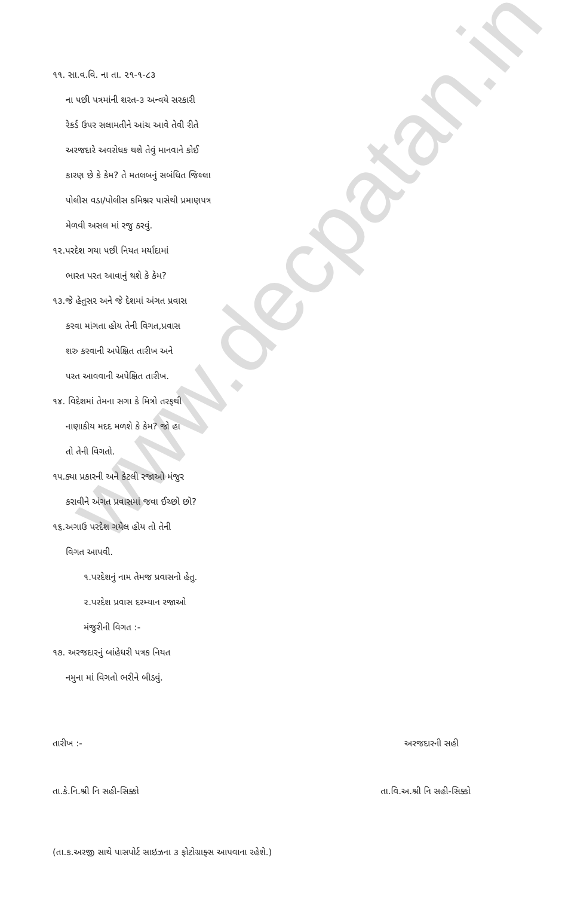www.decpatan.in
૧૧. સા.વ.વિ. ના તા. ૨૧-૧-૮૩
ના પછી પત્રમાંની શરત-૩ અન્વયે સરકારી
રેકર્ડ ઉપર સલામતીને આંચ આવે તેવી રીતે
અરજદારે અવરોધક થશે તેવું માનવાને કોઈ
કારણ છે કે કેમ? તે મતલબનું સબંધિત જિલ્લા
પોલીસ વડા/પોલીસ કમિશ્નર પાસેથી પ્રમાણપત્ર
મેળવી અસલ માં રજુ કરવું.
૧૨.પરદેશ ગયા પછી નિયત મર્યાદામાં
ભારત પરત આવાનું થશે કે કેમ?
૧૩.જે હેતુસર અને જે દેશમાં અંગત પ્રવાસ
કરવા માંગતા હોય તેની વિગત,પ્રવાસ
શરુ કરવાની અપેક્ષિત તારીખ અને
પરત આવવાની અપેક્ષિત તારીખ.
૧૪. વિદેશમાં તેમના સગા કે મિત્રો તરફથી
નાણાકીય મદદ મળશે કે કેમ? જો હા
તો તેની વિગતો.
૧૫.ક્યા પ્રકારની અને કેટલી રજાઓ મંજુર
કરાવીને અંગત પ્રવાસમાં જવા ઈચ્છો છો?
૧૬.અગાઉ પરદેશ ગયેલ હોય તો તેની
વિગત આપવી.
૧.પરદેશનું નામ તેમજ પ્રવાસનો હેતુ.
૨.પરદેશ પ્રવાસ દરમ્યાન રજાઓ
મંજુરીની વિગત :-
૧૭. અરજદારનું બાંહેધરી પત્રક નિયત
નમુના માં વિગતો ભરીને બીડવું.
તારીખ :- અરજદારની સહી
તા.કે.નિ.શ્રી નિ સહી-સિક્કો તા.વિ.અ.શ્રી નિ સહી-સિક્કો
(તા.ક.અરજી સાથે પાસપોર્ટ સાઇઝના ૩ ફોટોગ્રાફ્સ આપવાના રહેશે.)